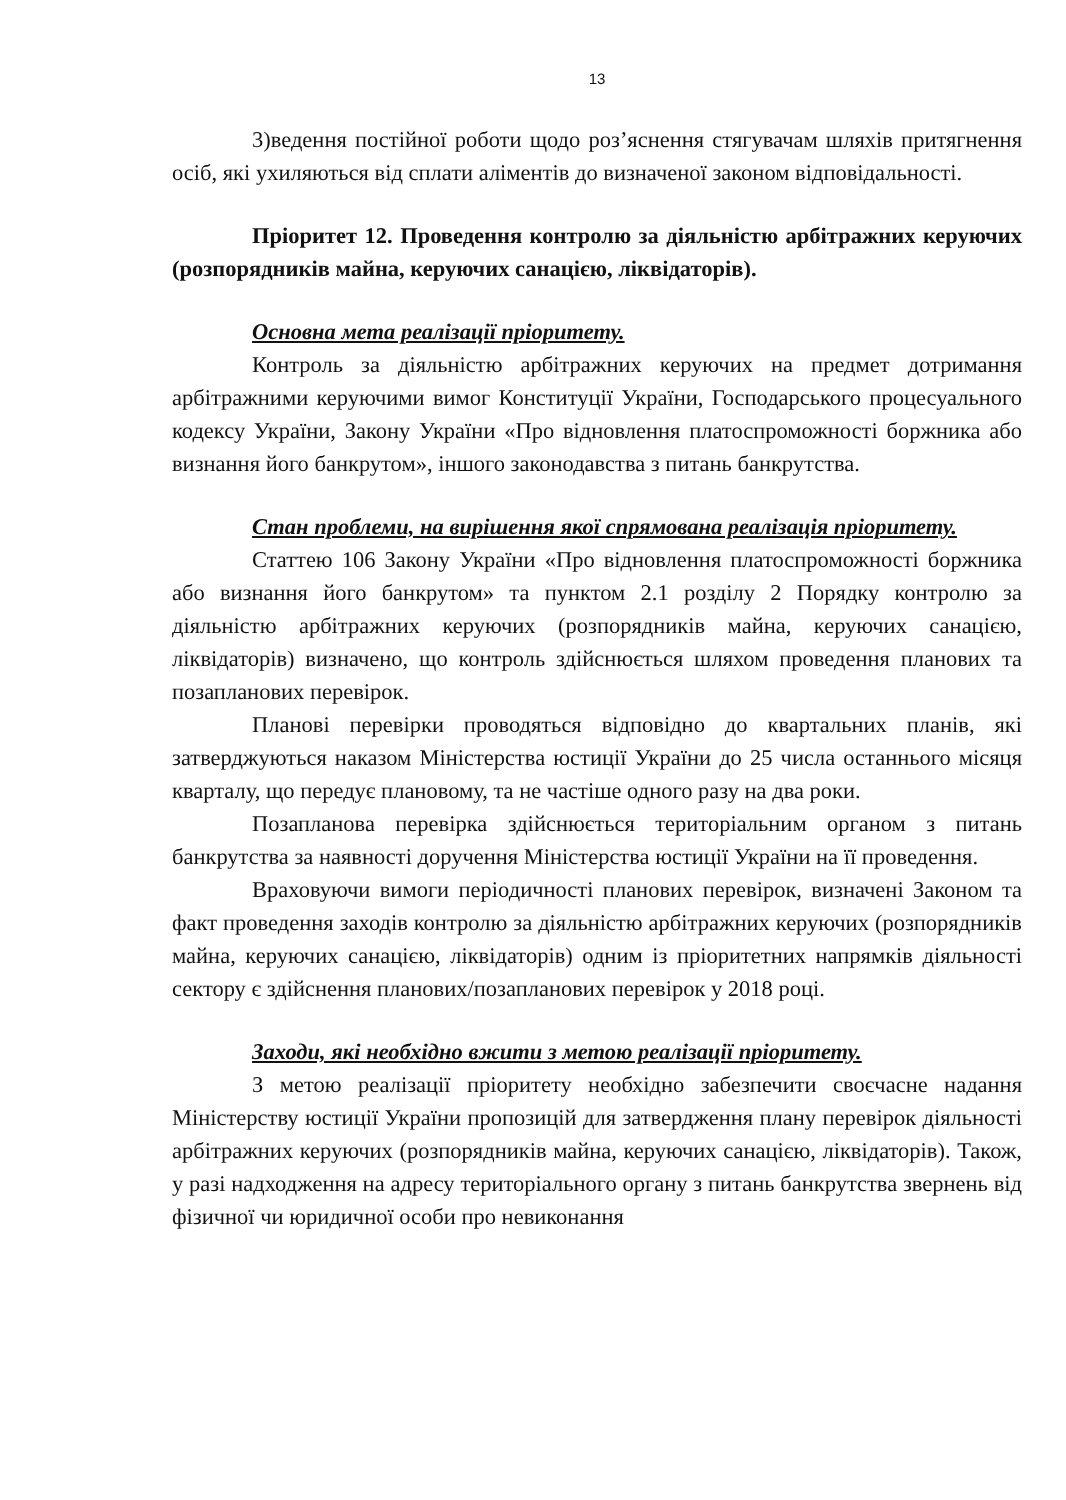13
3)ведення постійної роботи щодо роз’яснення стягувачам шляхів притягнення осіб, які ухиляються від сплати аліментів до визначеної законом відповідальності.
Пріоритет 12. Проведення контролю за діяльністю арбітражних керуючих (розпорядників майна, керуючих санацією, ліквідаторів).
Основна мета реалізації пріоритету.
Контроль за діяльністю арбітражних керуючих на предмет дотримання арбітражними керуючими вимог Конституції України, Господарського процесуального кодексу України, Закону України «Про відновлення платоспроможності боржника або визнання його банкрутом», іншого законодавства з питань банкрутства.
Стан проблеми, на вирішення якої спрямована реалізація пріоритету.
Статтею 106 Закону України «Про відновлення платоспроможності боржника або визнання його банкрутом» та пунктом 2.1 розділу 2 Порядку контролю за діяльністю арбітражних керуючих (розпорядників майна, керуючих санацією, ліквідаторів) визначено, що контроль здійснюється шляхом проведення планових та позапланових перевірок.
Планові перевірки проводяться відповідно до квартальних планів, які затверджуються наказом Міністерства юстиції України до 25 числа останнього місяця кварталу, що передує плановому, та не частіше одного разу на два роки.
Позапланова перевірка здійснюється територіальним органом з питань банкрутства за наявності доручення Міністерства юстиції України на її проведення.
Враховуючи вимоги періодичності планових перевірок, визначені Законом та факт проведення заходів контролю за діяльністю арбітражних керуючих (розпорядників майна, керуючих санацією, ліквідаторів) одним із пріоритетних напрямків діяльності сектору є здійснення планових/позапланових перевірок у 2018 році.
Заходи, які необхідно вжити з метою реалізації пріоритету.
З метою реалізації пріоритету необхідно забезпечити своєчасне надання Міністерству юстиції України пропозицій для затвердження плану перевірок діяльності арбітражних керуючих (розпорядників майна, керуючих санацією, ліквідаторів). Також, у разі надходження на адресу територіального органу з питань банкрутства звернень від фізичної чи юридичної особи про невиконання